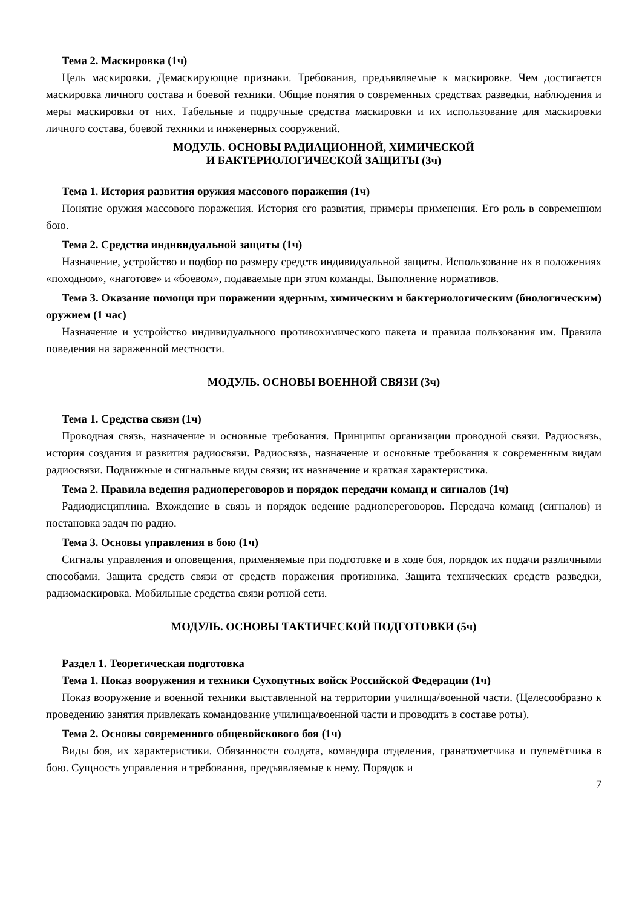Тема 2. Маскировка (1ч)
Цель маскировки. Демаскирующие признаки. Требования, предъявляемые к маскировке. Чем достигается маскировка личного состава и боевой техники. Общие понятия о современных средствах разведки, наблюдения и меры маскировки от них. Табельные и подручные средства маскировки и их использование для маскировки личного состава, боевой техники и инженерных сооружений.
МОДУЛЬ. ОСНОВЫ РАДИАЦИОННОЙ, ХИМИЧЕСКОЙ
И БАКТЕРИОЛОГИЧЕСКОЙ ЗАЩИТЫ (3ч)
Тема 1. История развития оружия массового поражения (1ч)
Понятие оружия массового поражения. История его развития, примеры применения. Его роль в современном бою.
Тема 2. Средства индивидуальной защиты (1ч)
Назначение, устройство и подбор по размеру средств индивидуальной защиты. Использование их в положениях «походном», «наготове» и «боевом», подаваемые при этом команды. Выполнение нормативов.
Тема 3. Оказание помощи при поражении ядерным, химическим и бактериологическим (биологическим) оружием (1 час)
Назначение и устройство индивидуального противохимического пакета и правила пользования им. Правила поведения на зараженной местности.
МОДУЛЬ. ОСНОВЫ ВОЕННОЙ СВЯЗИ (3ч)
Тема 1. Средства связи (1ч)
Проводная связь, назначение и основные требования. Принципы организации проводной связи. Радиосвязь, история создания и развития радиосвязи. Радиосвязь, назначение и основные требования к современным видам радиосвязи. Подвижные и сигнальные виды связи; их назначение и краткая характеристика.
Тема 2. Правила ведения радиопереговоров и порядок передачи команд и сигналов (1ч)
Радиодисциплина. Вхождение в связь и порядок ведение радиопереговоров. Передача команд (сигналов) и постановка задач по радио.
Тема 3. Основы управления в бою (1ч)
Сигналы управления и оповещения, применяемые при подготовке и в ходе боя, порядок их подачи различными способами. Защита средств связи от средств поражения противника. Защита технических средств разведки, радиомаскировка. Мобильные средства связи ротной сети.
МОДУЛЬ. ОСНОВЫ ТАКТИЧЕСКОЙ ПОДГОТОВКИ (5ч)
Раздел 1. Теоретическая подготовка
Тема 1. Показ вооружения и техники Сухопутных войск Российской Федерации (1ч)
Показ вооружение и военной техники выставленной на территории училища/военной части. (Целесообразно к проведению занятия привлекать командование училища/военной части и проводить в составе роты).
Тема 2. Основы современного общевойскового боя (1ч)
Виды боя, их характеристики. Обязанности солдата, командира отделения, гранатометчика и пулемётчика в бою. Сущность управления и требования, предъявляемые к нему. Порядок и
7